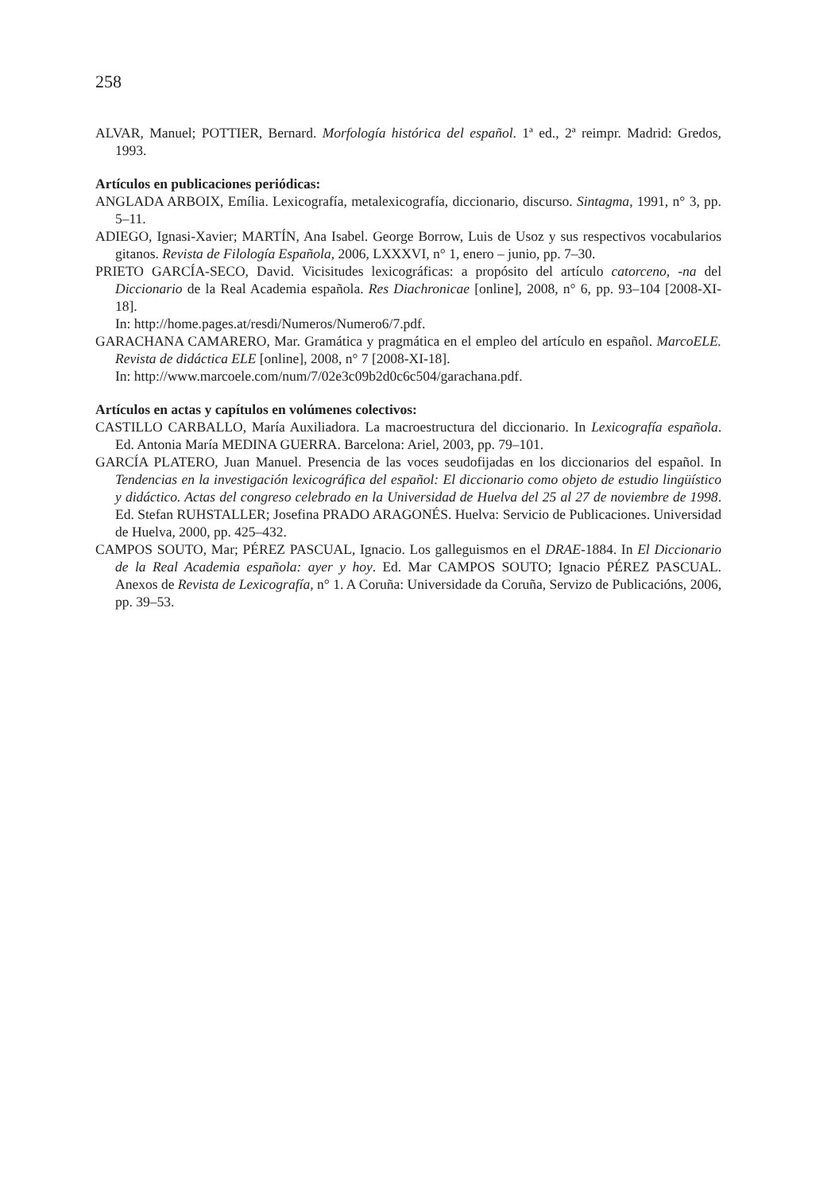258
ALVAR, Manuel; POTTIER, Bernard. Morfología histórica del español. 1ª ed., 2ª reimpr. Madrid: Gredos, 1993.
Artículos en publicaciones periódicas:
ANGLADA ARBOIX, Emília. Lexicografía, metalexicografía, diccionario, discurso. Sintagma, 1991, n° 3, pp. 5–11.
ADIEGO, Ignasi-Xavier; MARTÍN, Ana Isabel. George Borrow, Luis de Usoz y sus respectivos vocabularios gitanos. Revista de Filología Española, 2006, LXXXVI, n° 1, enero – junio, pp. 7–30.
PRIETO GARCÍA-SECO, David. Vicisitudes lexicográficas: a propósito del artículo catorceno, -na del Diccionario de la Real Academia española. Res Diachronicae [online], 2008, n° 6, pp. 93–104 [2008-XI-18].
In: http://home.pages.at/resdi/Numeros/Numero6/7.pdf.
GARACHANA CAMARERO, Mar. Gramática y pragmática en el empleo del artículo en español. MarcoELE. Revista de didáctica ELE [online], 2008, n° 7 [2008-XI-18].
In: http://www.marcoele.com/num/7/02e3c09b2d0c6c504/garachana.pdf.
Artículos en actas y capítulos en volúmenes colectivos:
CASTILLO CARBALLO, María Auxiliadora. La macroestructura del diccionario. In Lexicografía española. Ed. Antonia María MEDINA GUERRA. Barcelona: Ariel, 2003, pp. 79–101.
GARCÍA PLATERO, Juan Manuel. Presencia de las voces seudofijadas en los diccionarios del español. In Tendencias en la investigación lexicográfica del español: El diccionario como objeto de estudio lingüístico y didáctico. Actas del congreso celebrado en la Universidad de Huelva del 25 al 27 de noviembre de 1998. Ed. Stefan RUHSTALLER; Josefina PRADO ARAGONÉS. Huelva: Servicio de Publicaciones. Universidad de Huelva, 2000, pp. 425–432.
CAMPOS SOUTO, Mar; PÉREZ PASCUAL, Ignacio. Los galleguismos en el DRAE-1884. In El Diccionario de la Real Academia española: ayer y hoy. Ed. Mar CAMPOS SOUTO; Ignacio PÉREZ PASCUAL. Anexos de Revista de Lexicografía, n° 1. A Coruña: Universidade da Coruña, Servizo de Publicacións, 2006, pp. 39–53.